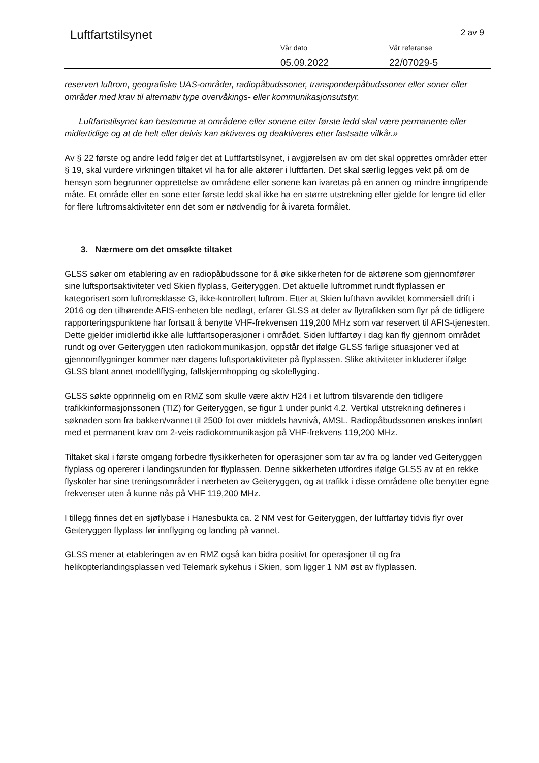Luftfartstilsynet 2 av 9
Vår dato
05.09.2022
Vår referanse
22/07029-5
reservert luftrom, geografiske UAS-områder, radiopåbudssoner, transponderpåbudssoner eller soner eller områder med krav til alternativ type overvåkings- eller kommunikasjonsutstyr.
Luftfartstilsynet kan bestemme at områdene eller sonene etter første ledd skal være permanente eller midlertidige og at de helt eller delvis kan aktiveres og deaktiveres etter fastsatte vilkår.»
Av § 22 første og andre ledd følger det at Luftfartstilsynet, i avgjørelsen av om det skal opprettes områder etter § 19, skal vurdere virkningen tiltaket vil ha for alle aktører i luftfarten. Det skal særlig legges vekt på om de hensyn som begrunner opprettelse av områdene eller sonene kan ivaretas på en annen og mindre inngripende måte. Et område eller en sone etter første ledd skal ikke ha en større utstrekning eller gjelde for lengre tid eller for flere luftromsaktiviteter enn det som er nødvendig for å ivareta formålet.
3. Nærmere om det omsøkte tiltaket
GLSS søker om etablering av en radiopåbudssone for å øke sikkerheten for de aktørene som gjennomfører sine luftsportsaktiviteter ved Skien flyplass, Geiteryggen. Det aktuelle luftrommet rundt flyplassen er kategorisert som luftromsklasse G, ikke-kontrollert luftrom. Etter at Skien lufthavn avviklet kommersiell drift i 2016 og den tilhørende AFIS-enheten ble nedlagt, erfarer GLSS at deler av flytrafikken som flyr på de tidligere rapporteringspunktene har fortsatt å benytte VHF-frekvensen 119,200 MHz som var reservert til AFIS-tjenesten. Dette gjelder imidlertid ikke alle luftfartsoperasjoner i området. Siden luftfartøy i dag kan fly gjennom området rundt og over Geiteryggen uten radiokommunikasjon, oppstår det ifølge GLSS farlige situasjoner ved at gjennomflygninger kommer nær dagens luftsportaktiviteter på flyplassen. Slike aktiviteter inkluderer ifølge GLSS blant annet modellflyging, fallskjermhopping og skoleflyging.
GLSS søkte opprinnelig om en RMZ som skulle være aktiv H24 i et luftrom tilsvarende den tidligere trafikkinformasjonssonen (TIZ) for Geiteryggen, se figur 1 under punkt 4.2. Vertikal utstrekning defineres i søknaden som fra bakken/vannet til 2500 fot over middels havnivå, AMSL. Radiopåbudssonen ønskes innført med et permanent krav om 2-veis radiokommunikasjon på VHF-frekvens 119,200 MHz.
Tiltaket skal i første omgang forbedre flysikkerheten for operasjoner som tar av fra og lander ved Geiteryggen flyplass og opererer i landingsrunden for flyplassen. Denne sikkerheten utfordres ifølge GLSS av at en rekke flyskoler har sine treningsområder i nærheten av Geiteryggen, og at trafikk i disse områdene ofte benytter egne frekvenser uten å kunne nås på VHF 119,200 MHz.
I tillegg finnes det en sjøflybase i Hanesbukta ca. 2 NM vest for Geiteryggen, der luftfartøy tidvis flyr over Geiteryggen flyplass før innflyging og landing på vannet.
GLSS mener at etableringen av en RMZ også kan bidra positivt for operasjoner til og fra helikopterlandingsplassen ved Telemark sykehus i Skien, som ligger 1 NM øst av flyplassen.